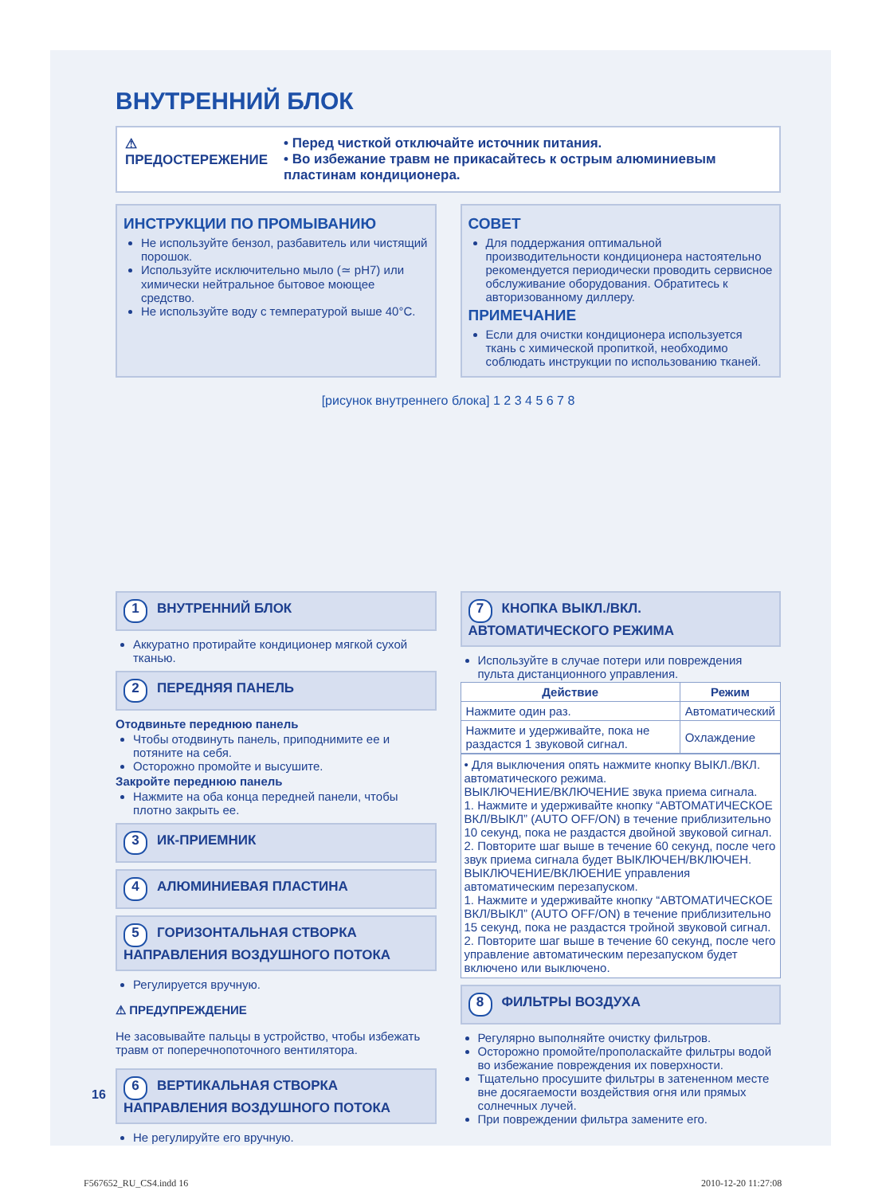ВНУТРЕННИЙ БЛОК
⚠
ПРЕДОСТЕРЕЖЕНИЕ
• Перед чисткой отключайте источник питания.
• Во избежание травм не прикасайтесь к острым алюминиевым пластинам кондиционера.
ИНСТРУКЦИИ ПО ПРОМЫВАНИЮ
Не используйте бензол, разбавитель или чистящий порошок.
Используйте исключительно мыло (≃ pH7) или химически нейтральное бытовое моющее средство.
Не используйте воду с температурой выше 40°C.
СОВЕТ
Для поддержания оптимальной производительности кондиционера настоятельно рекомендуется периодически проводить сервисное обслуживание оборудования. Обратитесь к авторизованному диллеру.
ПРИМЕЧАНИЕ
Если для очистки кондиционера используется ткань с химической пропиткой, необходимо соблюдать инструкции по использованию тканей.
[рисунок внутреннего блока] 1 2 3 4 5 6 7 8
1 ВНУТРЕННИЙ БЛОК
Аккуратно протирайте кондиционер мягкой сухой тканью.
2 ПЕРЕДНЯЯ ПАНЕЛЬ
Отодвиньте переднюю панель
Чтобы отодвинуть панель, приподнимите ее и потяните на себя.
Осторожно промойте и высушите.
Закройте переднюю панель
Нажмите на оба конца передней панели, чтобы плотно закрыть ее.
3 ИК-ПРИЕМНИК
4 АЛЮМИНИЕВАЯ ПЛАСТИНА
5 ГОРИЗОНТАЛЬНАЯ СТВОРКА НАПРАВЛЕНИЯ ВОЗДУШНОГО ПОТОКА
Регулируется вручную.
⚠ ПРЕДУПРЕЖДЕНИЕ
Не засовывайте пальцы в устройство, чтобы избежать травм от поперечнопоточного вентилятора.
6 ВЕРТИКАЛЬНАЯ СТВОРКА НАПРАВЛЕНИЯ ВОЗДУШНОГО ПОТОКА
Не регулируйте его вручную.
7 КНОПКА ВЫКЛ./ВКЛ. АВТОМАТИЧЕСКОГО РЕЖИМА
Используйте в случае потери или повреждения пульта дистанционного управления.
| Действие | Режим |
| --- | --- |
| Нажмите один раз. | Автоматический |
| Нажмите и удерживайте, пока не раздастся 1 звуковой сигнал. | Охлаждение |
• Для выключения опять нажмите кнопку ВЫКЛ./ВКЛ. автоматического режима.
ВЫКЛЮЧЕНИЕ/ВКЛЮЧЕНИЕ звука приема сигнала.
1. Нажмите и удерживайте кнопку “АВТОМАТИЧЕСКОЕ ВКЛ/ВЫКЛ” (AUTO OFF/ON) в течение приблизительно 10 секунд, пока не раздастся двойной звуковой сигнал.
2. Повторите шаг выше в течение 60 секунд, после чего звук приема сигнала будет ВЫКЛЮЧЕН/ВКЛЮЧЕН.
ВЫКЛЮЧЕНИЕ/ВКЛЮЕНИЕ управления автоматическим перезапуском.
1. Нажмите и удерживайте кнопку “АВТОМАТИЧЕСКОЕ ВКЛ/ВЫКЛ” (AUTO OFF/ON) в течение приблизительно 15 секунд, пока не раздастся тройной звуковой сигнал.
2. Повторите шаг выше в течение 60 секунд, после чего управление автоматическим перезапуском будет включено или выключено.
8 ФИЛЬТРЫ ВОЗДУХА
Регулярно выполняйте очистку фильтров.
Осторожно промойте/прополаскайте фильтры водой во избежание повреждения их поверхности.
Тщательно просушите фильтры в затененном месте вне досягаемости воздействия огня или прямых солнечных лучей.
При повреждении фильтра замените его.
16
F567652_RU_CS4.indd 16 2010-12-20 11:27:08